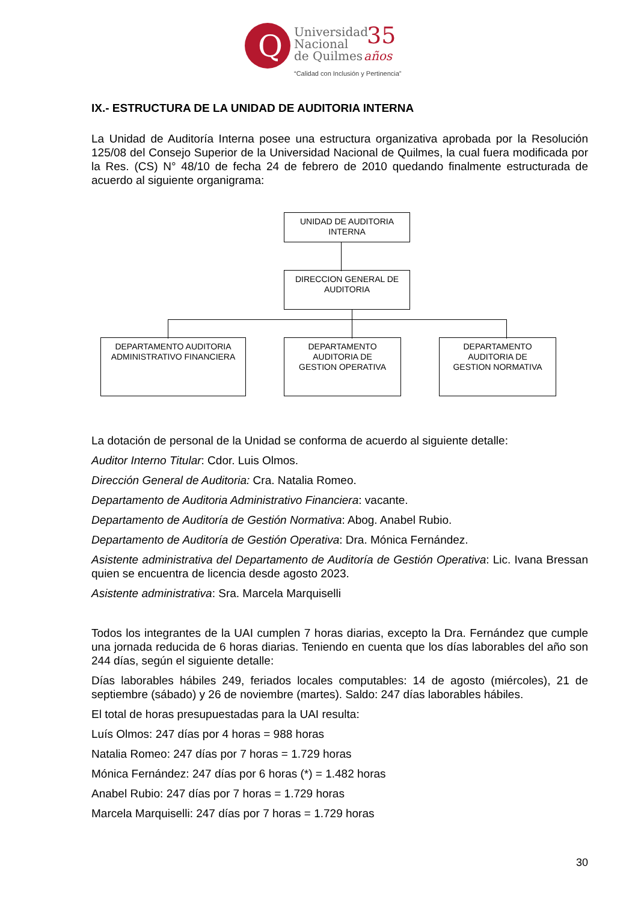Q
Universidad
Nacional
de Quilmes
35
años
“Calidad con Inclusión y Pertinencia”
IX.- ESTRUCTURA DE LA UNIDAD DE AUDITORIA INTERNA
La Unidad de Auditoría Interna posee una estructura organizativa aprobada por la Resolución 125/08 del Consejo Superior de la Universidad Nacional de Quilmes, la cual fuera modificada por la Res. (CS) N° 48/10 de fecha 24 de febrero de 2010 quedando finalmente estructurada de acuerdo al siguiente organigrama:
UNIDAD DE AUDITORIA
INTERNA
DIRECCION GENERAL DE
AUDITORIA
DEPARTAMENTO AUDITORIA
ADMINISTRATIVO FINANCIERA
DEPARTAMENTO
AUDITORIA DE
GESTION OPERATIVA
DEPARTAMENTO
AUDITORIA DE
GESTION NORMATIVA
La dotación de personal de la Unidad se conforma de acuerdo al siguiente detalle:
Auditor Interno Titular: Cdor. Luis Olmos.
Dirección General de Auditoria: Cra. Natalia Romeo.
Departamento de Auditoria Administrativo Financiera: vacante.
Departamento de Auditoría de Gestión Normativa: Abog. Anabel Rubio.
Departamento de Auditoría de Gestión Operativa: Dra. Mónica Fernández.
Asistente administrativa del Departamento de Auditoría de Gestión Operativa: Lic. Ivana Bressan quien se encuentra de licencia desde agosto 2023.
Asistente administrativa: Sra. Marcela Marquiselli
Todos los integrantes de la UAI cumplen 7 horas diarias, excepto la Dra. Fernández que cumple una jornada reducida de 6 horas diarias. Teniendo en cuenta que los días laborables del año son 244 días, según el siguiente detalle:
Días laborables hábiles 249, feriados locales computables: 14 de agosto (miércoles), 21 de septiembre (sábado) y 26 de noviembre (martes). Saldo: 247 días laborables hábiles.
El total de horas presupuestadas para la UAI resulta:
Luís Olmos: 247 días por 4 horas = 988 horas
Natalia Romeo: 247 días por 7 horas = 1.729 horas
Mónica Fernández: 247 días por 6 horas (*) = 1.482 horas
Anabel Rubio: 247 días por 7 horas = 1.729 horas
Marcela Marquiselli: 247 días por 7 horas = 1.729 horas
30